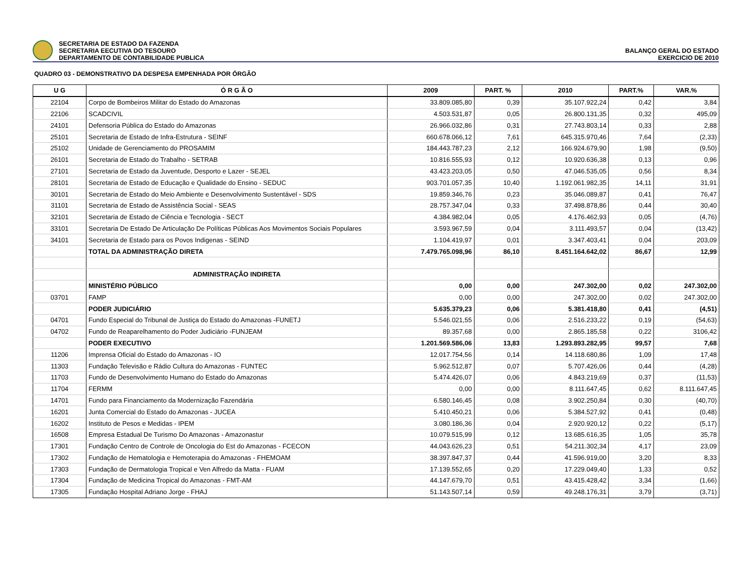SECRETARIA DE ESTADO DA FAZENDA
SECRETARIA EECUTIVA DO TESOURO
DEPARTAMENTO DE CONTABILIDADE PUBLICA
BALANÇO GERAL DO ESTADO
EXERCICIO DE 2010
QUADRO 03 - DEMONSTRATIVO DA DESPESA EMPENHADA POR ÓRGÃO
| U G | Ó R G Ã O | 2009 | PART. % | 2010 | PART.% | VAR.% |
| --- | --- | --- | --- | --- | --- | --- |
| 22104 | Corpo de Bombeiros Militar do Estado do Amazonas | 33.809.085,80 | 0,39 | 35.107.922,24 | 0,42 | 3,84 |
| 22106 | SCADCIVIL | 4.503.531,87 | 0,05 | 26.800.131,35 | 0,32 | 495,09 |
| 24101 | Defensoria Pública do Estado do Amazonas | 26.966.032,86 | 0,31 | 27.743.803,14 | 0,33 | 2,88 |
| 25101 | Secretaria de Estado de Infra-Estrutura - SEINF | 660.678.066,12 | 7,61 | 645.315.970,46 | 7,64 | (2,33) |
| 25102 | Unidade de Gerenciamento do PROSAMIM | 184.443.787,23 | 2,12 | 166.924.679,90 | 1,98 | (9,50) |
| 26101 | Secretaria de Estado do Trabalho - SETRAB | 10.816.555,93 | 0,12 | 10.920.636,38 | 0,13 | 0,96 |
| 27101 | Secretaria de Estado da Juventude, Desporto e Lazer - SEJEL | 43.423.203,05 | 0,50 | 47.046.535,05 | 0,56 | 8,34 |
| 28101 | Secretaria de Estado de Educação e Qualidade do Ensino - SEDUC | 903.701.057,35 | 10,40 | 1.192.061.982,35 | 14,11 | 31,91 |
| 30101 | Secretaria de Estado do Meio Ambiente e Desenvolvimento Sustentável - SDS | 19.859.346,76 | 0,23 | 35.046.089,87 | 0,41 | 76,47 |
| 31101 | Secretaria de Estado de Assistência Social - SEAS | 28.757.347,04 | 0,33 | 37.498.878,86 | 0,44 | 30,40 |
| 32101 | Secretaria de Estado de Ciência e Tecnologia - SECT | 4.384.982,04 | 0,05 | 4.176.462,93 | 0,05 | (4,76) |
| 33101 | Secretaria De Estado De Articulação De Políticas Públicas Aos Movimentos Sociais Populares | 3.593.967,59 | 0,04 | 3.111.493,57 | 0,04 | (13,42) |
| 34101 | Secretaria de Estado para os Povos Indigenas - SEIND | 1.104.419,97 | 0,01 | 3.347.403,41 | 0,04 | 203,09 |
| | TOTAL DA ADMINISTRAÇÃO DIRETA | 7.479.765.098,96 | 86,10 | 8.451.164.642,02 | 86,67 | 12,99 |
| | ADMINISTRAÇÃO INDIRETA | | | | | |
| | MINISTÉRIO PÚBLICO | 0,00 | 0,00 | 247.302,00 | 0,02 | 247.302,00 |
| 03701 | FAMP | 0,00 | 0,00 | 247.302,00 | 0,02 | 247.302,00 |
| | PODER JUDICIÁRIO | 5.635.379,23 | 0,06 | 5.381.418,80 | 0,41 | (4,51) |
| 04701 | Fundo Especial do Tribunal de Justiça do Estado do Amazonas -FUNETJ | 5.546.021,55 | 0,06 | 2.516.233,22 | 0,19 | (54,63) |
| 04702 | Fundo de Reaparelhamento do Poder Judiciário -FUNJEAM | 89.357,68 | 0,00 | 2.865.185,58 | 0,22 | 3106,42 |
| | PODER EXECUTIVO | 1.201.569.586,06 | 13,83 | 1.293.893.282,95 | 99,57 | 7,68 |
| 11206 | Imprensa Oficial do Estado do Amazonas - IO | 12.017.754,56 | 0,14 | 14.118.680,86 | 1,09 | 17,48 |
| 11303 | Fundação Televisão e Rádio Cultura do Amazonas - FUNTEC | 5.962.512,87 | 0,07 | 5.707.426,06 | 0,44 | (4,28) |
| 11703 | Fundo de Desenvolvimento Humano do Estado do Amazonas | 5.474.426,07 | 0,06 | 4.843.219,69 | 0,37 | (11,53) |
| 11704 | FERMM | 0,00 | 0,00 | 8.111.647,45 | 0,62 | 8.111.647,45 |
| 14701 | Fundo para Financiamento da Modernização Fazendária | 6.580.146,45 | 0,08 | 3.902.250,84 | 0,30 | (40,70) |
| 16201 | Junta Comercial do Estado do Amazonas - JUCEA | 5.410.450,21 | 0,06 | 5.384.527,92 | 0,41 | (0,48) |
| 16202 | Instituto de Pesos e Medidas - IPEM | 3.080.186,36 | 0,04 | 2.920.920,12 | 0,22 | (5,17) |
| 16508 | Empresa Estadual De Turismo Do Amazonas - Amazonastur | 10.079.515,99 | 0,12 | 13.685.616,35 | 1,05 | 35,78 |
| 17301 | Fundação Centro de Controle de Oncologia do Est do Amazonas - FCECON | 44.043.626,23 | 0,51 | 54.211.302,34 | 4,17 | 23,09 |
| 17302 | Fundação de Hematologia e Hemoterapia do Amazonas - FHEMOAM | 38.397.847,37 | 0,44 | 41.596.919,00 | 3,20 | 8,33 |
| 17303 | Fundação de Dermatologia Tropical e Ven Alfredo da Matta - FUAM | 17.139.552,65 | 0,20 | 17.229.049,40 | 1,33 | 0,52 |
| 17304 | Fundação de Medicina Tropical do Amazonas - FMT-AM | 44.147.679,70 | 0,51 | 43.415.428,42 | 3,34 | (1,66) |
| 17305 | Fundação Hospital Adriano Jorge - FHAJ | 51.143.507,14 | 0,59 | 49.248.176,31 | 3,79 | (3,71) |